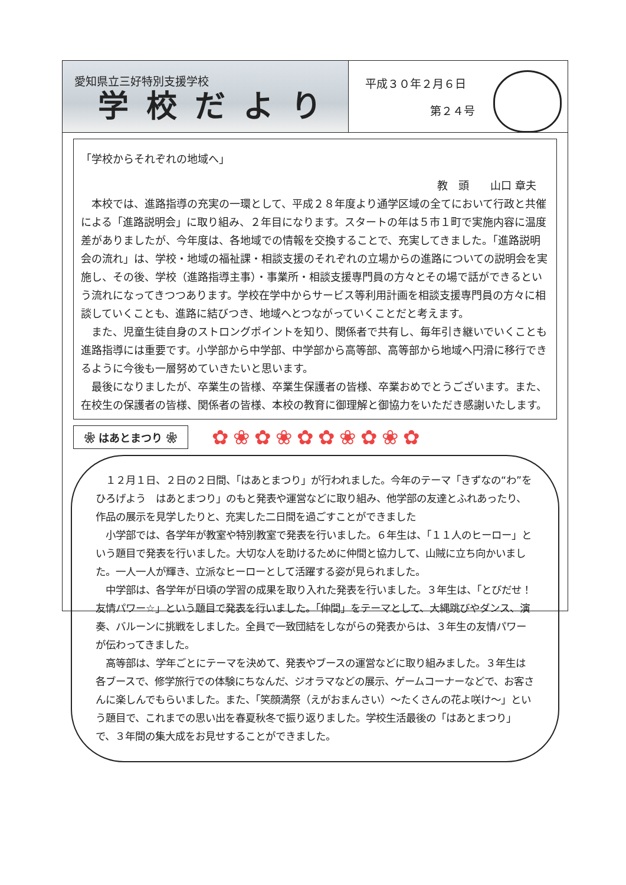愛知県立三好特別支援学校
学校だより
平成３０年２月６日
第２４号
「学校からそれぞれの地域へ」
教　頭　　山口 章夫
　本校では、進路指導の充実の一環として、平成２８年度より通学区域の全てにおいて行政と共催による「進路説明会」に取り組み、２年目になります。スタートの年は５市１町で実施内容に温度差がありましたが、今年度は、各地域での情報を交換することで、充実してきました。「進路説明会の流れ」は、学校・地域の福祉課・相談支援のそれぞれの立場からの進路についての説明会を実施し、その後、学校（進路指導主事）・事業所・相談支援専門員の方々とその場で話ができるという流れになってきつつあります。学校在学中からサービス等利用計画を相談支援専門員の方々に相談していくことも、進路に結びつき、地域へとつながっていくことだと考えます。
　また、児童生徒自身のストロングポイントを知り、関係者で共有し、毎年引き継いでいくことも進路指導には重要です。小学部から中学部、中学部から高等部、高等部から地域へ円滑に移行できるように今後も一層努めていきたいと思います。
　最後になりましたが、卒業生の皆様、卒業生保護者の皆様、卒業おめでとうございます。また、在校生の保護者の皆様、関係者の皆様、本校の教育に御理解と御協力をいただき感謝いたします。
❀ はあとまつり ❀
✿❀✿❀✿✿❀✿❀✿
　１２月１日、２日の２日間、「はあとまつり」が行われました。今年のテーマ「きずなの“わ”をひろげよう　はあとまつり」のもと発表や運営などに取り組み、他学部の友達とふれあったり、作品の展示を見学したりと、充実した二日間を過ごすことができました
　小学部では、各学年が教室や特別教室で発表を行いました。６年生は、「１１人のヒーロー」という題目で発表を行いました。大切な人を助けるために仲間と協力して、山賊に立ち向かいました。一人一人が輝き、立派なヒーローとして活躍する姿が見られました。
　中学部は、各学年が日頃の学習の成果を取り入れた発表を行いました。３年生は、「とびだせ！友情パワー☆」という題目で発表を行いました。「仲間」をテーマとして、大縄跳びやダンス、演奏、バルーンに挑戦をしました。全員で一致団結をしながらの発表からは、３年生の友情パワーが伝わってきました。
　高等部は、学年ごとにテーマを決めて、発表やブースの運営などに取り組みました。３年生は各ブースで、修学旅行での体験にちなんだ、ジオラマなどの展示、ゲームコーナーなどで、お客さんに楽しんでもらいました。また、「笑顔満祭（えがおまんさい）～たくさんの花よ咲け～」という題目で、これまでの思い出を春夏秋冬で振り返りました。学校生活最後の「はあとまつり」で、３年間の集大成をお見せすることができました。